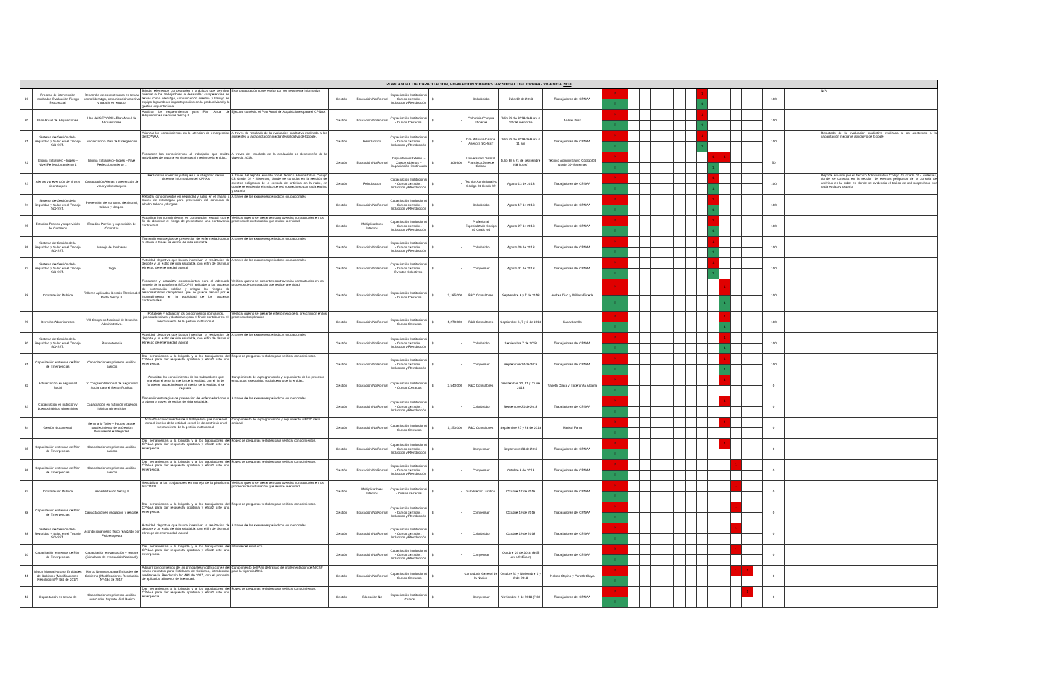| PLAN ANUAL DE CAPACITACION, FORMACION Y BIENESTAR SOCIAL DEL CPNAA - VIGENCIA 2018 | | | | | | | | | | | | | | | | | | | | | | | | | | | | |
| --- | --- | --- | --- | --- | --- | --- | --- | --- | --- | --- | --- | --- | --- | --- | --- | --- | --- | --- | --- | --- | --- | --- | --- | --- | --- | --- | --- | --- |
| 19 | Proceso de intervención resultados Evaluación Riesgo Psicosocial | Desarrollo de competencias en temas como liderazgo, comunicación asertiva y trabajo en equipo. | Brindar elementos conceptuales y prácticos que permitan orientar a los trabajadores a desarrollar competencias en temas como liderazgo, comunicación asertiva y trabajo en equipo logrando un impacto positivo en la productividad y la gestión organizacional. | Esta capacitación no se evalúa por ser netamente informativa | Gestión | Educación No Formal | Capacitación Institucional - Cursos cerrados / Induccion y Reinducción | $ | - | Colsubsidio | Julio 19 de 2018 | Trabajadores del CPNAA | P | | | | | | | 1 | | | | | | 100 | | N/A |
| | | | | | | | | | | | | | E | | | | | | | 1 | | | | | | | | |
| 20 | Plan Anual de Adquisiciones | Uso del SECOP II - Plan Anual de Adquisiciones. | Analizar los requerimientos para Plan Anual de Adquisiciones mediante Secop II. | Ejecutar con éxito el Plan Anual de Adquisiciones para el CPNAA | Gestión | Educación No Formal | Capacitación Institucional - Cursos Cerrados. | $ | - | Colombia Compra Eficiente | Julio 26 de 2018 de 9 am a 12 del mediodía | Andres Diaz | P | | | | | | | 1 | | | | | | 100 | | |
| | | | | | | | | | | | | | E | | | | | | | 1 | | | | | | | | |
| 21 | Sistema de Gestión de la Seguridad y Salud en el Trabajo SG-SST. | Socializacion Plan de Emergencias | Afianzar los conocimientos en la atención de emergencias del CPNAA. | A traves de resultado de la evaluación cualitativa realizada a los asistentes a la capacitación mediante aplicativo de Google. | Gestión | Reinduccion | Capacitación Institucional - Cursos cerrados / Induccion y Reinducción | $ | - | Dra. Adriana Ospina Asesora SG-SST | Julio 26 de 2018 de 9 am a 11 am | Trabajadores del CPNAA | P | | | | | | | 1 | | | | | | 100 | | Resultado de la evaluación cualitativa realizada a los asistentes a la capacitación mediante aplicativo de Google. |
| | | | | | | | | | | | | | E | | | | | | | 1 | | | | | | | | |
| 22 | Idioma Extranjero - Ingles – Nivel Perfeccionamiento 1 | Idioma Extranjero - Ingles – Nivel Perfeccionamiento 1 | Fortalecer los conocimientos al trabajador que realiza actividades de soporte en sistemas al interior de la entidad. | A traves del resultado de la evaluación de desempeño de la vigencia 2018. | Gestión | Educación No Formal | Capacitación Externa – Cursos Abiertos – Capacitación Continuada | $ | 306,600 | Universidad Distrital Francisco Jose de Caldas | Julio 30 a 21 de septiembre (48 horas) | Tecnico Administrativo Código 03 Grado 02- Sistemas | P | | | | | | | | 1 | 1 | | | | 50 | | |
| | | | | | | | | | | | | | E | | | | | | | | 1 | | | | | | | |
| 23 | Alertas y prevención de virus y ciberataques | Capacitación Alertas y prevención de virus y ciberataques. | Reducir las amenzas y ataques a la integridad de los sistemas informaticos del CPNAA | A través del reporte enviado por el Tecnico Administrativo Codigo 03 Grado 02 - Sistemas, donde se consulta en la sección de eventos peligrosos de la consola de antivirus en la nube, en donde se evidencia el trafico de red sospechoso por cada equipo y usuario. | Gestión | Reinduccion | Capacitación Institucional - Cursos cerrados / Induccion y Reinducción | $ | - | Tecnico Administrativo Código 03 Grado 02 | Agosto 13 de 2018 | Trabajadores del CPNAA | P | | | | | | | | 1 | | | | | 100 | | Reporte enviado por el Tecnico Administrativo Codigo 03 Grado 02 - Sistemas, donde se consulta en la sección de eventos peligrosos de la consola de antivirus en la nube, en donde se evidencia el trafico de red sospechoso por cada equipo y usuario. |
| | | | | | | | | | | | | | E | | | | | | | | 1 | | | | | | | |
| 24 | Sistema de Gestión de la Seguridad y Salud en el Trabajo SG-SST. | Prevención del consumo de alcohol, tabaco y drogas. | Reforzar conocimientos en seguridad y salud en el trabajo a traves de estrategias para prevención del consumo de alcohol tabaco y drogras. | A través de los examenes periodicos ocupacionales | Gestión | Educación No Formal | Capacitación Institucional - Cursos cerrados / Induccion y Reinducción | $ | - | Colsubsidio | Agosto 17 de 2018 | Trabajadores del CPNAA | P | | | | | | | | 1 | | | | | 100 | | |
| | | | | | | | | | | | | | E | | | | | | | | 1 | | | | | | | |
| 25 | Estudios Previos y supervisión de Contratos | Estudios Previos y supervisión de Contratos | Actualizar los conocimientos en contratación estatal, con el fin de disminuir el riesgo de presentarse una controversia contractual. | Verificar que no se presenten controversias contractuales en los procesos de contratación que realice la entidad. | Gestión | Multiplicadores Internos | Capacitación Institucional - Cursos cerrados / Induccion y Reinducción | $ | - | Profesional Especializado Codigo 02 Grado 04 | Agosto 27 de 2018 | Trabajadores del CPNAA | P | | | | | | | | 1 | | | | | 100 | | |
| | | | | | | | | | | | | | E | | | | | | | | 1 | | | | | | | |
| 26 | Sistema de Gestión de la Seguridad y Salud en el Trabajo SG-SST. | Manejo de loncheras | Transmitir estrategias de prevención de enfermedad comun o laboral a traves de estilos de vida saludable. | A través de los examenes periodicos ocupacionales | Gestión | Educación No Formal | Capacitación Institucional - Cursos cerrados / Induccion y Reinducción | $ | - | Colsubsidio | Agosto 29 de 2018 | Trabajadores del CPNAA | P | | | | | | | | 1 | | | | | 100 | | |
| | | | | | | | | | | | | | E | | | | | | | | 1 | | | | | | | |
| 27 | Sistema de Gestión de la Seguridad y Salud en el Trabajo SG-SST. | Yoga | Actividad deportiva que busca incentivar la realizacion de deporte y un estilo de vida saludable, con el fin de disminuir el riesgo de enfermedad laboral. | A través de los examenes periodicos ocupacionales | Gestión | Educación No Formal | Capacitación Institucional - Cursos cerrados / Eventos Colectivos. | $ | - | Compensar | Agosto 31 de 2018 | Trabajadores del CPNAA | P | | | | | | | | 1 | | | | | 100 | | |
| | | | | | | | | | | | | | E | | | | | | | | 1 | | | | | | | |
| 28 | Contratación Publica | Talleres Aplicados Gestión Efectiva del Portal Secop II. | Fortalecer y actualizar conocimientos para el adecuado manejo de la plataforma SECOP II, aplicable a los procesos de contratación pública y mitigar los riesgos de responsabilidad disciplinaria que se pueda derivar por el incumplimiento en la publicidad de los procesos contractuales. | Verificar que no se presenten controversias contractuales en los procesos de contratación que realice la entidad. | Gestión | Educación No Formal | Capacitación Institucional - Cursos Cerrados. | $ | 2,185,000 | F&C Consultores | Septiembre 6 y 7 de 2018 | Andres Diaz y William Pineda | P | | | | | | | | | 1 | | | | 100 | | |
| | | | | | | | | | | | | | E | | | | | | | | | 1 | | | | | | |
| 29 | Derecho Administrativo | VIII Congreso Nacional de Derecho Administrativo. | Fortalecer y actualizar los conocimientos normativos, jurisprudenciales y doctrinales; con el fin de contribuir en el mejoramiento de la gestión institucional. | Verificar que no se presente el fenómeno de la prescripción en los procesos disciplinarios | Gestión | Educación No Formal | Capacitación Institucional - Cursos Cerrados. | $ | 1,270,000 | F&C Consultores | Septiembre 6, 7 y 8 de 2018 | Iliana Carrillo | P | | | | | | | | | 1 | | | | 100 | | |
| | | | | | | | | | | | | | E | | | | | | | | | 1 | | | | | | |
| 30 | Sistema de Gestión de la Seguridad y Salud en el Trabajo SG-SST. | Rumboterapia | Actividad deportiva que busca incentivar la realizacion de deporte y un estilo de vida saludable, con el fin de disminuir el riesgo de enfermedad laboral. | A través de los examenes periodicos ocupacionales | Gestión | Educación No Formal | Capacitación Institucional - Cursos cerrados / Induccion y Reinducción | $ | - | Colsubsidio | Septiembre 7 de 2018 | Trabajadores del CPNAA | P | | | | | | | | | 1 | | | | 100 | | |
| | | | | | | | | | | | | | E | | | | | | | | | 1 | | | | | | |
| 31 | Capacitación en temas de Plan de Emergencias | Capacitación en primeros auxilios básicos | Dar herramientas a la brigada y a los trabajadores del CPNAA para dar respuesta oportuna y eficaz ante una emergencia. | Fogeo de preguntas verbales para verificar conocimientos. | Gestión | Educación No Formal | Capacitación Institucional - Cursos cerrados / Induccion y Reinducción | $ | - | Compensar | Septiembre 14 de 2018 | Trabajadores del CPNAA | P | | | | | | | | | 1 | | | | 100 | | |
| | | | | | | | | | | | | | E | | | | | | | | | 1 | | | | | | |
| 32 | Actualización en seguridad Social | V Congreso Nacional de Seguridad Social para el Sector Publico. | Actualizar los conocimientos de los trabajadores que manejan el tema la interior de la entidad, con el fin de fortalecer procedimientos al interior de la entidad si se requiere. | Cumplimiento de la programación y seguimiento de los procesos enfocados a seguridad social dentro de la entidad. | Gestión | Educación No Formal | Capacitación Institucional - Cursos Cerrados. | $ | 2,540,000 | F&C Consultores | Septiembre 20, 21 y 22 de 2018 | Yaneth Olaya y Esperanza Aldana | P | | | | | | | | | 1 | | | | 0 | | |
| | | | | | | | | | | | | | E | | | | | | | | | | | | | | | |
| 33 | Capacitación en nutrición y buenos hábitos alimenticios | Capacitación en nutrición y buenos hábitos alimenticios | Transmitir estrategias de prevención de enfermedad comun o laboral a traves de estilos de vida saludable. | A través de los examenes periodicos ocupacionales | Gestión | Educación No Formal | Capacitación Institucional - Cursos cerrados / Induccion y Reinducción | $ | - | Colsubsidio | Septiembre 21 de 2018 | Trabajadores del CPNAA | P | | | | | | | | | 1 | | | | 0 | | |
| | | | | | | | | | | | | | E | | | | | | | | | | | | | | | |
| 34 | Gestión documental | Seminario Taller – Pautas para el fortalecimiento de la Gestión Documental e Integridad. | Actualizar conocimientos de la trabajadora que maneja el tema al interior de la entidad, con el fin de contribuir en el mejoramiento de la gestión institucional. | Cumplimiento de la programación y seguimiento al PGD de la entidad. | Gestión | Educación No Formal | Capacitación Institucional - Cursos Cerrados. | $ | 1,150,000 | F&C Consultores | Septiembre 27 y 28 de 2018 | Marisol Parra | P | | | | | | | | | 1 | | | | 0 | | |
| | | | | | | | | | | | | | E | | | | | | | | | | | | | | | |
| 35 | Capacitación en temas de Plan de Emergencias | Capacitación en primeros auxilios básicos | Dar herramientas a la brigada y a los trabajadores del CPNAA para dar respuesta oportuna y eficaz ante una emergencia. | Fogeo de preguntas verbales para verificar conocimientos. | Gestión | Educación No Formal | Capacitación Institucional - Cursos cerrados / Induccion y Reinducción | $ | - | Compensar | Septiembre 28 de 2018 | Trabajadores del CPNAA | P | | | | | | | | | 1 | | | | 0 | | |
| | | | | | | | | | | | | | E | | | | | | | | | | | | | | | |
| 36 | Capacitación en temas de Plan de Emergencias | Capacitación en primeros auxilios básicos | Dar herramientas a la brigada y a los trabajadores del CPNAA para dar respuesta oportuna y eficaz ante una emergencia. | Fogeo de preguntas verbales para verificar conocimientos. | Gestión | Educación No Formal | Capacitación Institucional - Cursos cerrados / Induccion y Reinducción | $ | - | Compensar | Octubre 8 de 2018 | Trabajadores del CPNAA | P | | | | | | | | | | 1 | | | 0 | | |
| | | | | | | | | | | | | | E | | | | | | | | | | | | | | | |
| 37 | Contratación Publica | Sensibilización Secop II | Sencibilizar a los trbajadaores en manejo de la plataforma SECOP II. | Verificar que no se presenten controversias contractuales en los procesos de contratación que realice la entidad. | Gestión | Multiplicadores Internos | Capacitación Institucional - Cursos cerrados | $ | - | Subdirector Jurídico | Octubre 17 de 2018 | Trabajadores del CPNAA | P | | | | | | | | | | 1 | | | 0 | | |
| | | | | | | | | | | | | | E | | | | | | | | | | | | | | | |
| 38 | Capacitación en temas de Plan de Emergencias | Capacitación en vacuación y rescate. | Dar herramientas a la brigada y a los trabajadores del CPNAA para dar respuesta oportuna y eficaz ante una emergencia. | Fogeo de preguntas verbales para verificar conocimientos. | Gestión | Educación No Formal | Capacitación Institucional - Cursos cerrados / Induccion y Reinducción | $ | - | Compensar | Octubre 19 de 2018 | Trabajadores del CPNAA | P | | | | | | | | | | 1 | | | 0 | | |
| | | | | | | | | | | | | | E | | | | | | | | | | | | | | | |
| 39 | Sistema de Gestión de la Seguridad y Salud en el Trabajo SG-SST. | Acondicionamiento fisico realizado por Fisioterapeuta | Actividad deportiva que busca incentivar la realizacion de deporte y un estilo de vida saludable, con el fin de disminuir el riesgo de enfermedad laboral. | A través de los examenes periodicos ocupacionales | Gestión | Educación No Formal | Capacitación Institucional - Cursos cerrados / Induccion y Reinducción | $ | - | Colsubsidio | Octubre 19 de 2018 | Trabajadores del CPNAA | P | | | | | | | | | | 1 | | | 0 | | |
| | | | | | | | | | | | | | E | | | | | | | | | | | | | | | |
| 40 | Capacitación en temas de Plan de Emergencias | Capacitación en vacuación y rescate (Simulacro de evacuación Nacional). | Dar herramientas a la brigada y a los trabajadores del CPNAA para dar respuesta oportuna y eficaz ante una emergencia. | Informe del simulacro. | Gestión | Educación No Formal | Capacitación Institucional - Cursos cerrados / Induccion y Reinducción | $ | - | Compensar | Octubre 24 de 2018 (8:45 am a 9:45 am) | Trabajadores del CPNAA | P | | | | | | | | | | 1 | | | 0 | | |
| | | | | | | | | | | | | | E | | | | | | | | | | | | | | | |
| 41 | Marco Normativo para Entidades de Gobierno (Modificaciones Resolución Nº 484 de 2017) | Marco Normativo para Entidades de Gobierno (Modificaciones Resolución Nº 484 de 2017) | Adquirir conocimientos de las principales modificaciones del marco nomativo para Entidades de Gobierno, introducidas meditante la Resolución No.484 de 2017, con el proposito de aplicarlos al interior de la entidad. | Cumplimiento del Plan de trabajo de implementacion de NICSP para la vigencia 2018. | Gestión | Educación No Formal | Capacitación Institucional - Cursos Cerrados. | $ | - | Contaduria General de la Nación | Octubre 31 y Noviembre 1 y 2 de 2018 | Nelson Ospino y Yaneth Olaya | P | | | | | | | | | | 1 | 1 | | 0 | | |
| | | | | | | | | | | | | | E | | | | | | | | | | | | | | | |
| 42 | Capacitación en temas de | Capacitación en primeros auxilios avanzados Soporte Vital Básico | Dar herramientas a la brigada y a los trabajadores del CPNAA para dar respuesta oportuna y eficaz ante una emergencia. | Fogeo de preguntas verbales para verificar conocimientos. | Gestión | Educación No | Capacitación Institucional - Cursos | $ | - | Compensar | Noviembre 9 de 2018 (7:30 | Trabajadores del CPNAA | P | | | | | | | | | | | 1 | | 0 | | |
| | | | | | | | | | | | | | E | | | | | | | | | | | | | | | |